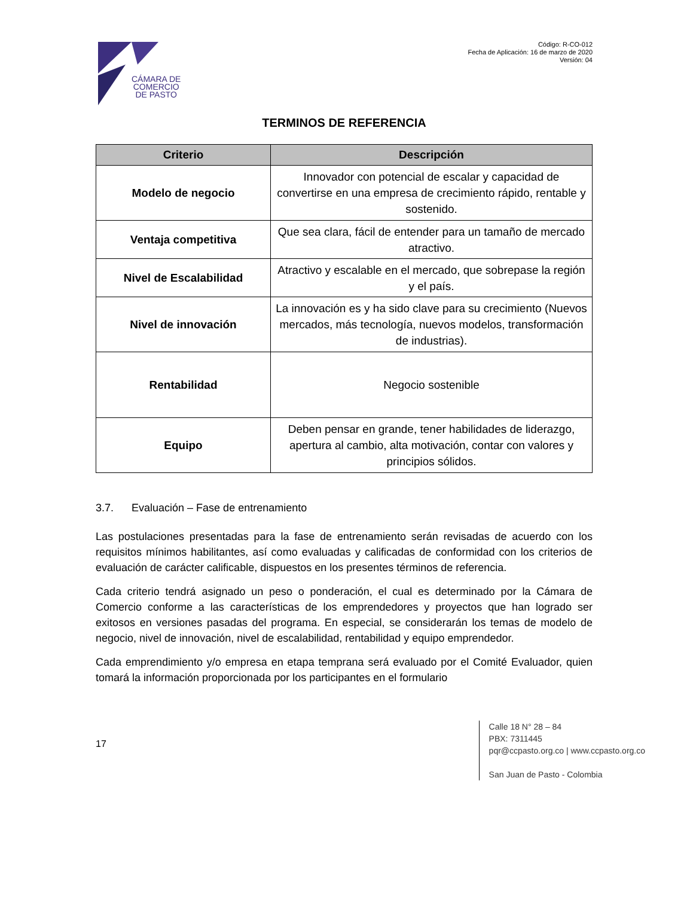CÁMARA DE
COMERCIO
DE PASTO
Código: R-CO-012
Fecha de Aplicación: 16 de marzo de 2020
Versión: 04
TERMINOS DE REFERENCIA
| Criterio | Descripción |
| --- | --- |
| Modelo de negocio | Innovador con potencial de escalar y capacidad de convertirse en una empresa de crecimiento rápido, rentable y sostenido. |
| Ventaja competitiva | Que sea clara, fácil de entender para un tamaño de mercado atractivo. |
| Nivel de Escalabilidad | Atractivo y escalable en el mercado, que sobrepase la región y el país. |
| Nivel de innovación | La innovación es y ha sido clave para su crecimiento (Nuevos mercados, más tecnología, nuevos modelos, transformación de industrias). |
| Rentabilidad | Negocio sostenible |
| Equipo | Deben pensar en grande, tener habilidades de liderazgo, apertura al cambio, alta motivación, contar con valores y principios sólidos. |
3.7. Evaluación – Fase de entrenamiento
Las postulaciones presentadas para la fase de entrenamiento serán revisadas de acuerdo con los requisitos mínimos habilitantes, así como evaluadas y calificadas de conformidad con los criterios de evaluación de carácter calificable, dispuestos en los presentes términos de referencia.
Cada criterio tendrá asignado un peso o ponderación, el cual es determinado por la Cámara de Comercio conforme a las características de los emprendedores y proyectos que han logrado ser exitosos en versiones pasadas del programa. En especial, se considerarán los temas de modelo de negocio, nivel de innovación, nivel de escalabilidad, rentabilidad y equipo emprendedor.
Cada emprendimiento y/o empresa en etapa temprana será evaluado por el Comité Evaluador, quien tomará la información proporcionada por los participantes en el formulario
17
Calle 18 N° 28 – 84
PBX: 7311445
pqr@ccpasto.org.co | www.ccpasto.org.co
San Juan de Pasto - Colombia